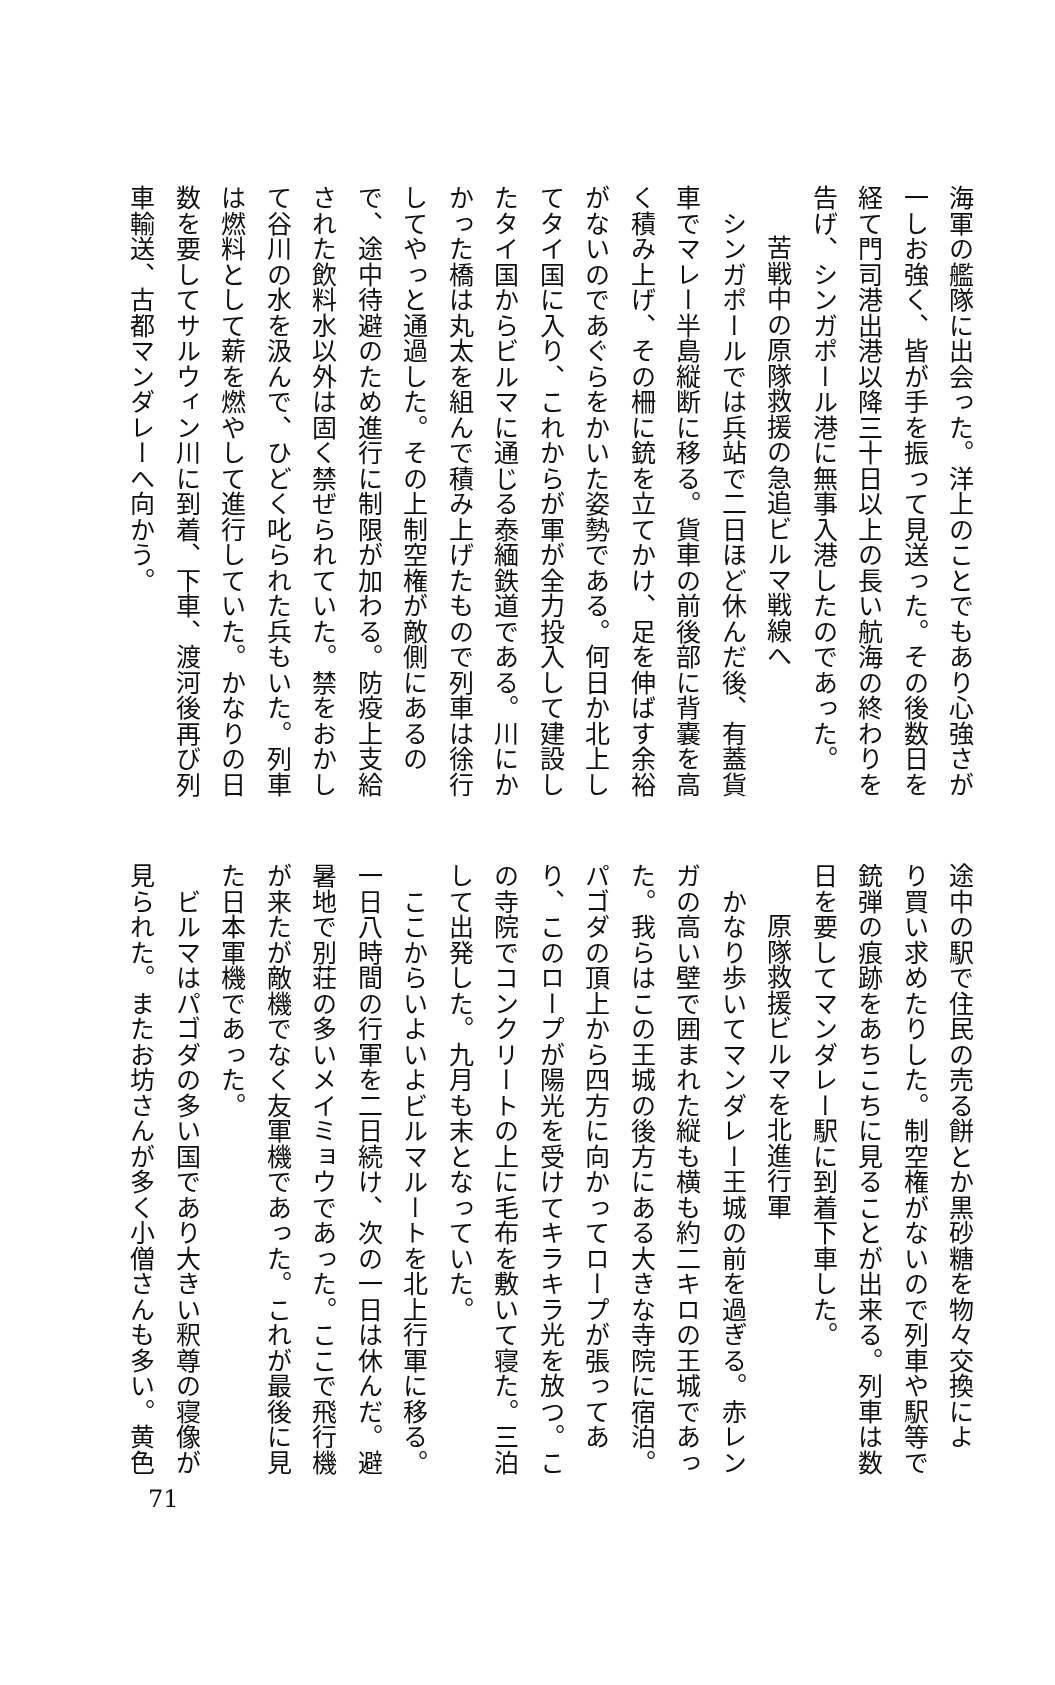海軍の艦隊に出会った。洋上のことでもあり心強さが
一しお強く、皆が手を振って見送った。その後数日を
経て門司港出港以降三十日以上の長い航海の終わりを
告げ、シンガポール港に無事入港したのであった。
苦戦中の原隊救援の急追ビルマ戦線へ
　シンガポールでは兵站で二日ほど休んだ後、有蓋貨
車でマレー半島縦断に移る。貨車の前後部に背嚢を高
く積み上げ、その柵に銃を立てかけ、足を伸ばす余裕
がないのであぐらをかいた姿勢である。何日か北上し
てタイ国に入り、これからが軍が全力投入して建設し
たタイ国からビルマに通じる泰緬鉄道である。川にか
かった橋は丸太を組んで積み上げたもので列車は徐行
してやっと通過した。その上制空権が敵側にあるの
で、途中待避のため進行に制限が加わる。防疫上支給
された飲料水以外は固く禁ぜられていた。禁をおかし
て谷川の水を汲んで、ひどく叱られた兵もいた。列車
は燃料として薪を燃やして進行していた。かなりの日
数を要してサルウィン川に到着、下車、渡河後再び列
車輸送、古都マンダレーへ向かう。
途中の駅で住民の売る餅とか黒砂糖を物々交換によ
り買い求めたりした。制空権がないので列車や駅等で
銃弾の痕跡をあちこちに見ることが出来る。列車は数
日を要してマンダレー駅に到着下車した。
原隊救援ビルマを北進行軍
　かなり歩いてマンダレー王城の前を過ぎる。赤レン
ガの高い壁で囲まれた縦も横も約二キロの王城であっ
た。我らはこの王城の後方にある大きな寺院に宿泊。
パゴダの頂上から四方に向かってロープが張ってあ
り、このロープが陽光を受けてキラキラ光を放つ。こ
の寺院でコンクリートの上に毛布を敷いて寝た。三泊
して出発した。九月も末となっていた。
　ここからいよいよビルマルートを北上行軍に移る。
一日八時間の行軍を二日続け、次の一日は休んだ。避
暑地で別荘の多いメイミョウであった。ここで飛行機
が来たが敵機でなく友軍機であった。これが最後に見
た日本軍機であった。
　ビルマはパゴダの多い国であり大きい釈尊の寝像が
見られた。またお坊さんが多く小僧さんも多い。黄色
71